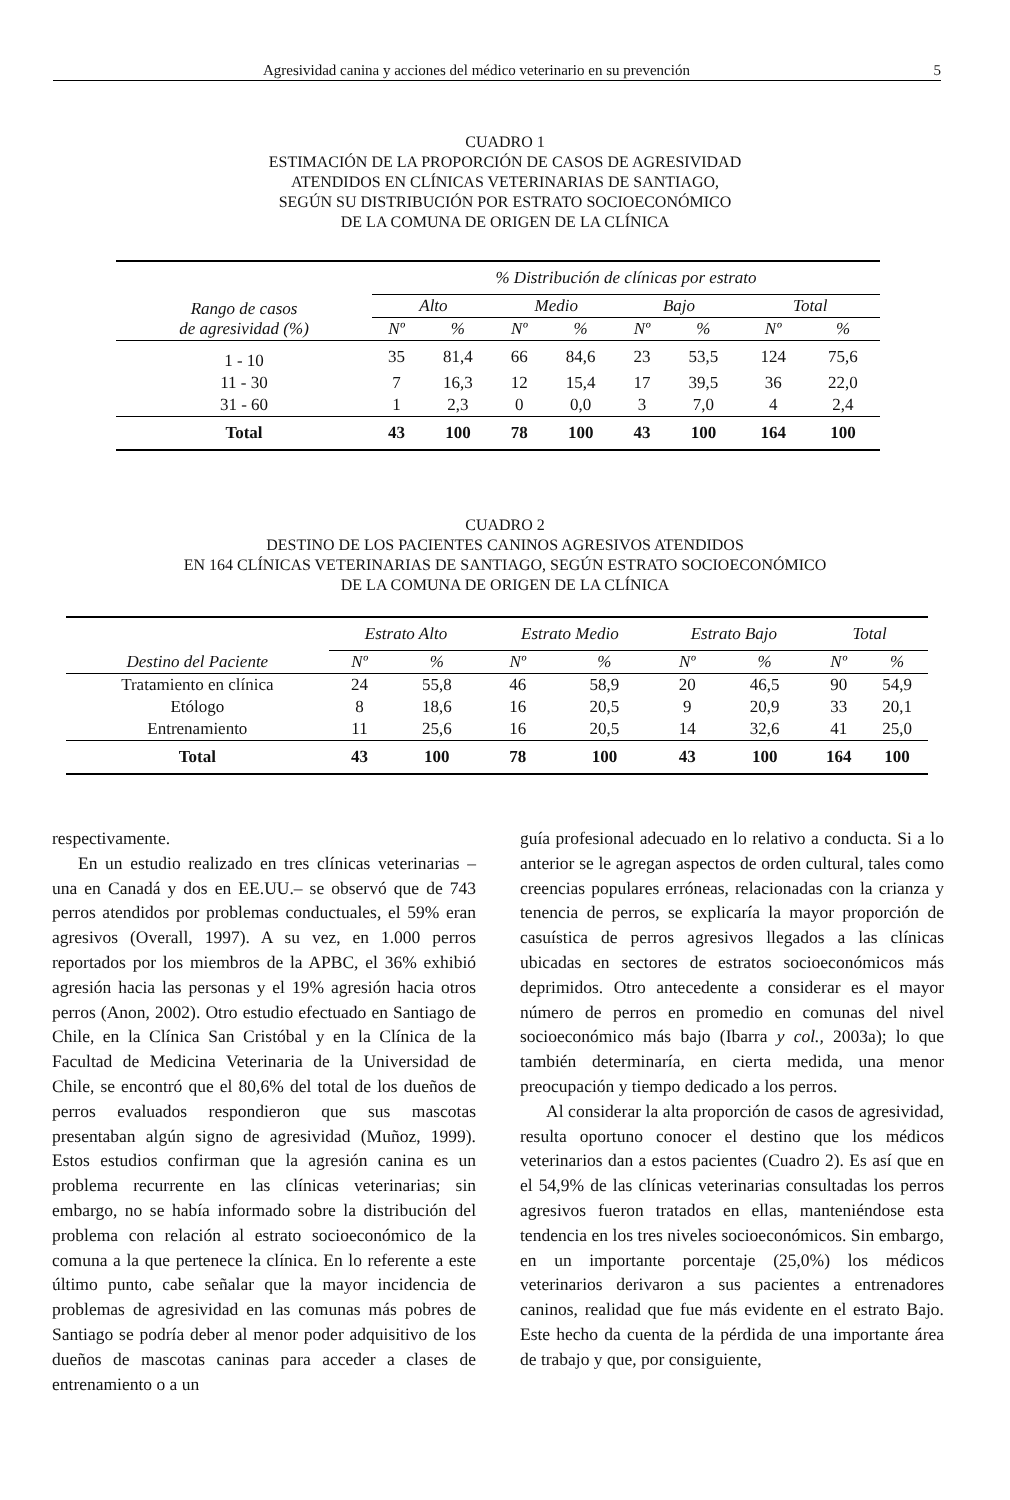Agresividad canina y acciones del médico veterinario en su prevención 5
CUADRO 1
ESTIMACIÓN DE LA PROPORCIÓN DE CASOS DE AGRESIVIDAD
ATENDIDOS EN CLÍNICAS VETERINARIAS DE SANTIAGO,
SEGÚN SU DISTRIBUCIÓN POR ESTRATO SOCIOECONÓMICO
DE LA COMUNA DE ORIGEN DE LA CLÍNICA
| Rango de casos de agresividad (%) | % Distribución de clínicas por estrato | | | | | | | |
| --- | --- | --- | --- | --- | --- | --- | --- | --- |
| | Alto | | Medio | | Bajo | | Total | |
| | Nº | % | Nº | % | Nº | % | Nº | % |
| 1 - 10 | 35 | 81,4 | 66 | 84,6 | 23 | 53,5 | 124 | 75,6 |
| 11 - 30 | 7 | 16,3 | 12 | 15,4 | 17 | 39,5 | 36 | 22,0 |
| 31 - 60 | 1 | 2,3 | 0 | 0,0 | 3 | 7,0 | 4 | 2,4 |
| Total | 43 | 100 | 78 | 100 | 43 | 100 | 164 | 100 |
CUADRO 2
DESTINO DE LOS PACIENTES CANINOS AGRESIVOS ATENDIDOS
EN 164 CLÍNICAS VETERINARIAS DE SANTIAGO, SEGÚN ESTRATO SOCIOECONÓMICO
DE LA COMUNA DE ORIGEN DE LA CLÍNICA
| Destino del Paciente | Estrato Alto | | Estrato Medio | | Estrato Bajo | | Total | |
| --- | --- | --- | --- | --- | --- | --- | --- | --- |
| | Nº | % | Nº | % | Nº | % | Nº | % |
| Tratamiento en clínica | 24 | 55,8 | 46 | 58,9 | 20 | 46,5 | 90 | 54,9 |
| Etólogo | 8 | 18,6 | 16 | 20,5 | 9 | 20,9 | 33 | 20,1 |
| Entrenamiento | 11 | 25,6 | 16 | 20,5 | 14 | 32,6 | 41 | 25,0 |
| Total | 43 | 100 | 78 | 100 | 43 | 100 | 164 | 100 |
respectivamente.
En un estudio realizado en tres clínicas veterinarias – una en Canadá y dos en EE.UU.– se observó que de 743 perros atendidos por problemas conductuales, el 59% eran agresivos (Overall, 1997). A su vez, en 1.000 perros reportados por los miembros de la APBC, el 36% exhibió agresión hacia las personas y el 19% agresión hacia otros perros (Anon, 2002). Otro estudio efectuado en Santiago de Chile, en la Clínica San Cristóbal y en la Clínica de la Facultad de Medicina Veterinaria de la Universidad de Chile, se encontró que el 80,6% del total de los dueños de perros evaluados respondieron que sus mascotas presentaban algún signo de agresividad (Muñoz, 1999). Estos estudios confirman que la agresión canina es un problema recurrente en las clínicas veterinarias; sin embargo, no se había informado sobre la distribución del problema con relación al estrato socioeconómico de la comuna a la que pertenece la clínica. En lo referente a este último punto, cabe señalar que la mayor incidencia de problemas de agresividad en las comunas más pobres de Santiago se podría deber al menor poder adquisitivo de los dueños de mascotas caninas para acceder a clases de entrenamiento o a un
guía profesional adecuado en lo relativo a conducta. Si a lo anterior se le agregan aspectos de orden cultural, tales como creencias populares erróneas, relacionadas con la crianza y tenencia de perros, se explicaría la mayor proporción de casuística de perros agresivos llegados a las clínicas ubicadas en sectores de estratos socioeconómicos más deprimidos. Otro antecedente a considerar es el mayor número de perros en promedio en comunas del nivel socioeconómico más bajo (Ibarra y col., 2003a); lo que también determinaría, en cierta medida, una menor preocupación y tiempo dedicado a los perros.
Al considerar la alta proporción de casos de agresividad, resulta oportuno conocer el destino que los médicos veterinarios dan a estos pacientes (Cuadro 2). Es así que en el 54,9% de las clínicas veterinarias consultadas los perros agresivos fueron tratados en ellas, manteniéndose esta tendencia en los tres niveles socioeconómicos. Sin embargo, en un importante porcentaje (25,0%) los médicos veterinarios derivaron a sus pacientes a entrenadores caninos, realidad que fue más evidente en el estrato Bajo. Este hecho da cuenta de la pérdida de una importante área de trabajo y que, por consiguiente,